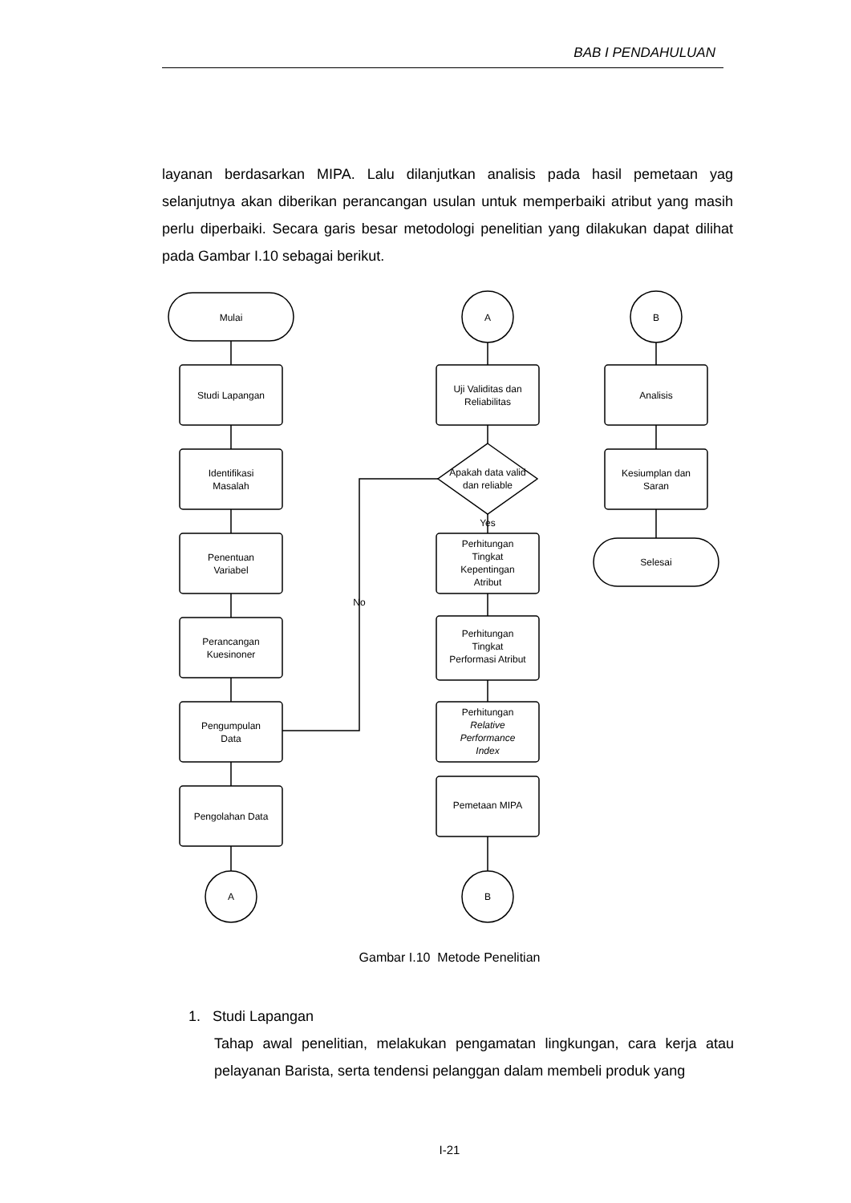BAB I PENDAHULUAN
layanan berdasarkan MIPA. Lalu dilanjutkan analisis pada hasil pemetaan yag selanjutnya akan diberikan perancangan usulan untuk memperbaiki atribut yang masih perlu diperbaiki. Secara garis besar metodologi penelitian yang dilakukan dapat dilihat pada Gambar I.10 sebagai berikut.
Mulai
Studi Lapangan
Identifikasi
Masalah
Penentuan
Variabel
Perancangan
Kuesinoner
Pengumpulan
Data
Pengolahan Data
A
A
Uji Validitas dan
Reliabilitas
Apakah data valid
dan reliable
Yes
Perhitungan
Tingkat
Kepentingan
Atribut
Perhitungan
Tingkat
Performasi Atribut
Perhitungan
Relative
Performance
Index
Pemetaan MIPA
B
No
B
Analisis
Kesiumplan dan
Saran
Selesai
Gambar I.10 Metode Penelitian
1. Studi Lapangan
Tahap awal penelitian, melakukan pengamatan lingkungan, cara kerja atau pelayanan Barista, serta tendensi pelanggan dalam membeli produk yang
I-21